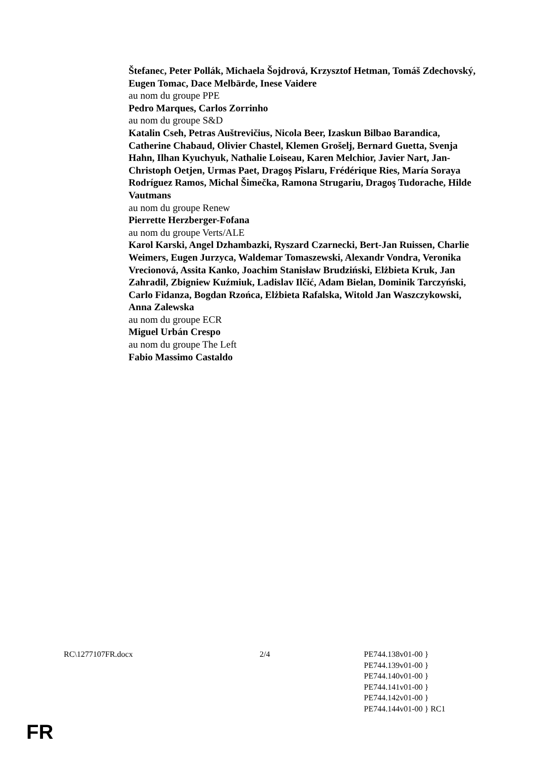Štefanec, Peter Pollák, Michaela Šojdrová, Krzysztof Hetman, Tomáš Zdechovský, Eugen Tomac, Dace Melbārde, Inese Vaidere
au nom du groupe PPE
Pedro Marques, Carlos Zorrinho
au nom du groupe S&D
Katalin Cseh, Petras Auštrevičius, Nicola Beer, Izaskun Bilbao Barandica, Catherine Chabaud, Olivier Chastel, Klemen Grošelj, Bernard Guetta, Svenja Hahn, Ilhan Kyuchyuk, Nathalie Loiseau, Karen Melchior, Javier Nart, Jan-Christoph Oetjen, Urmas Paet, Dragoş Pîslaru, Frédérique Ries, María Soraya Rodríguez Ramos, Michal Šimečka, Ramona Strugariu, Dragoş Tudorache, Hilde Vautmans
au nom du groupe Renew
Pierrette Herzberger-Fofana
au nom du groupe Verts/ALE
Karol Karski, Angel Dzhambazki, Ryszard Czarnecki, Bert-Jan Ruissen, Charlie Weimers, Eugen Jurzyca, Waldemar Tomaszewski, Alexandr Vondra, Veronika Vrecionová, Assita Kanko, Joachim Stanisław Brudziński, Elżbieta Kruk, Jan Zahradil, Zbigniew Kuźmiuk, Ladislav Ilčić, Adam Bielan, Dominik Tarczyński, Carlo Fidanza, Bogdan Rzońca, Elżbieta Rafalska, Witold Jan Waszczykowski, Anna Zalewska
au nom du groupe ECR
Miguel Urbán Crespo
au nom du groupe The Left
Fabio Massimo Castaldo
RC\1277107FR.docx 2/4 PE744.138v01-00 }
PE744.139v01-00 }
PE744.140v01-00 }
PE744.141v01-00 }
PE744.142v01-00 }
PE744.144v01-00 } RC1
FR